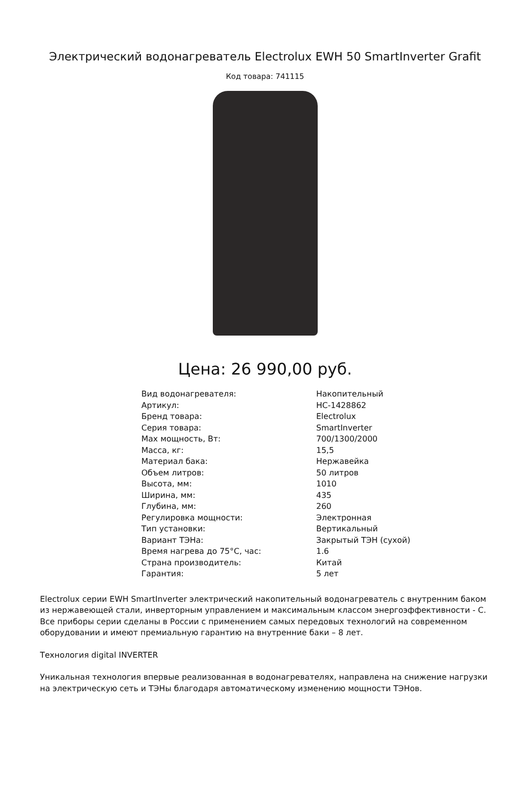Электрический водонагреватель Electrolux EWH 50 SmartInverter Grafit
Код товара: 741115
Цена: 26 990,00 руб.
| Вид водонагревателя: | Накопительный |
| Артикул: | НС-1428862 |
| Бренд товара: | Electrolux |
| Серия товара: | SmartInverter |
| Max мощность, Вт: | 700/1300/2000 |
| Масса, кг: | 15,5 |
| Материал бака: | Нержавейка |
| Объем литров: | 50 литров |
| Высота, мм: | 1010 |
| Ширина, мм: | 435 |
| Глубина, мм: | 260 |
| Регулировка мощности: | Электронная |
| Тип установки: | Вертикальный |
| Вариант ТЭНа: | Закрытый ТЭН (сухой) |
| Время нагрева до 75°С, час: | 1.6 |
| Страна производитель: | Китай |
| Гарантия: | 5 лет |
Electrolux серии EWH SmartInverter электрический накопительный водонагреватель с внутренним баком из нержавеющей стали, инверторным управлением и максимальным классом энергоэффективности - C.
Все приборы серии сделаны в России с применением самых передовых технологий на современном оборудовании и имеют премиальную гарантию на внутренние баки – 8 лет.
Технология digital INVERTER
Уникальная технология впервые реализованная в водонагревателях, направлена на снижение нагрузки на электрическую сеть и ТЭНы благодаря автоматическому изменению мощности ТЭНов.